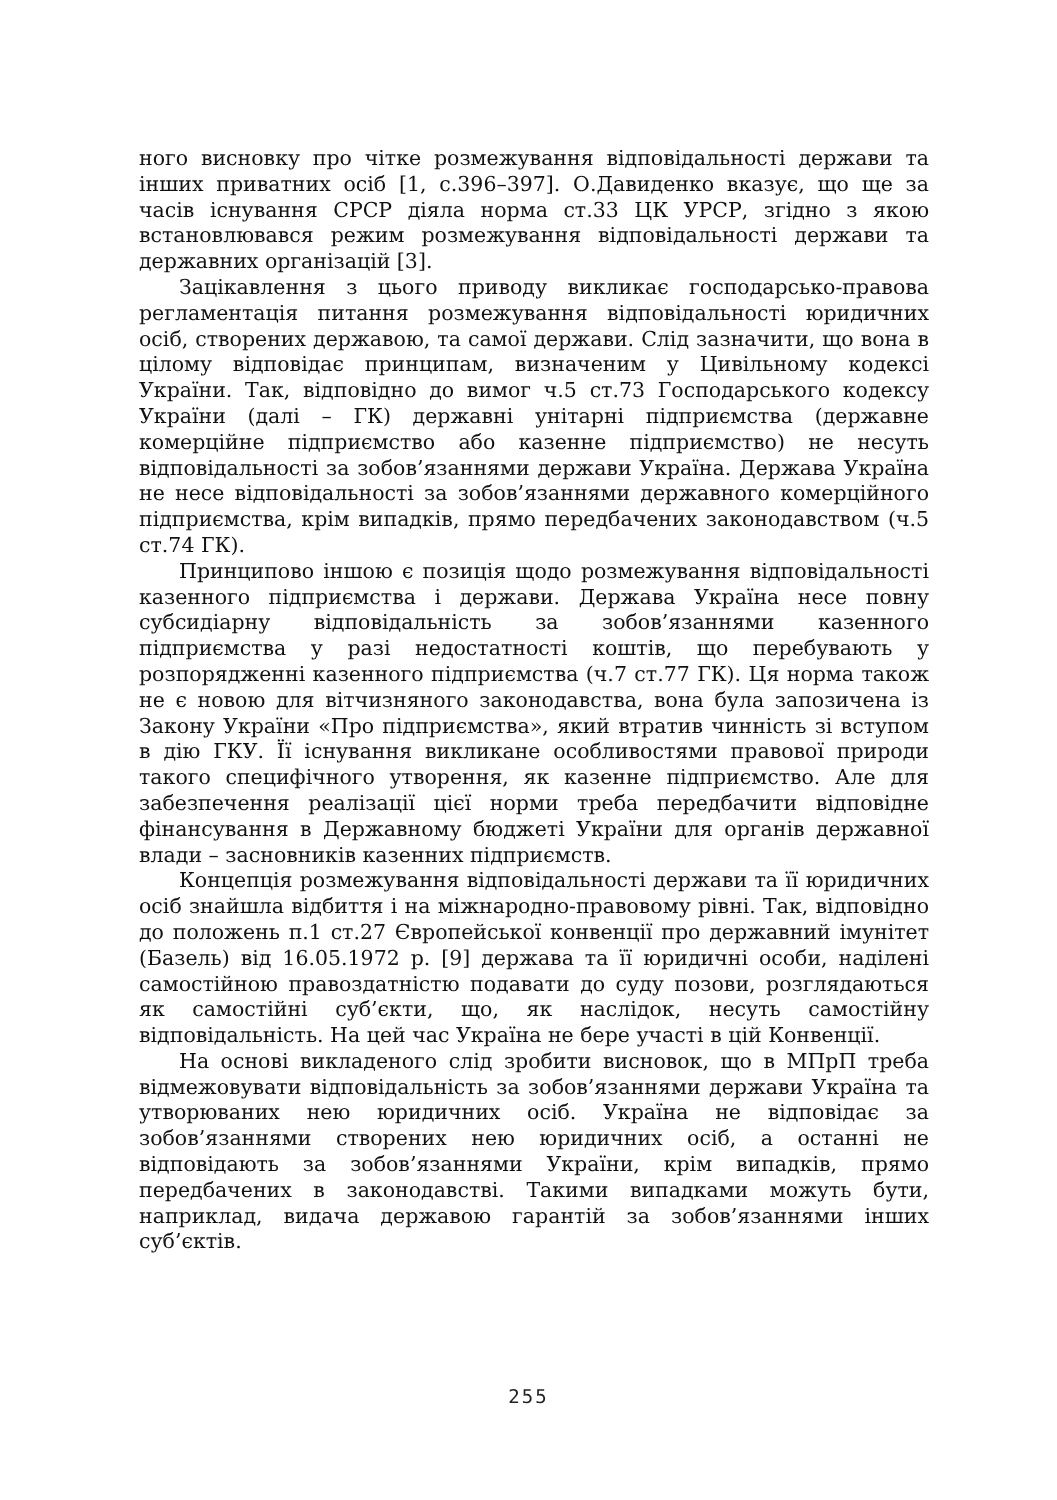ного висновку про чітке розмежування відповідальності держави та інших приватних осіб [1, с.396–397]. О.Давиденко вказує, що ще за часів існування СРСР діяла норма ст.33 ЦК УРСР, згідно з якою встановлювався режим розмежування відповідальності держави та державних організацій [3].
Зацікавлення з цього приводу викликає господарсько-правова регламентація питання розмежування відповідальності юридичних осіб, створених державою, та самої держави. Слід зазначити, що вона в цілому відповідає принципам, визначеним у Цивільному кодексі України. Так, відповідно до вимог ч.5 ст.73 Господарського кодексу України (далі – ГК) державні унітарні підприємства (державне комерційне підприємство або казенне підприємство) не несуть відповідальності за зобов’язаннями держави Україна. Держава Україна не несе відповідальності за зобов’язаннями державного комерційного підприємства, крім випадків, прямо передбачених законодавством (ч.5 ст.74 ГК).
Принципово іншою є позиція щодо розмежування відповідальності казенного підприємства і держави. Держава Україна несе повну субсидіарну відповідальність за зобов’язаннями казенного підприємства у разі недостатності коштів, що перебувають у розпорядженні казенного підприємства (ч.7 ст.77 ГК). Ця норма також не є новою для вітчизняного законодавства, вона була запозичена із Закону України «Про підприємства», який втратив чинність зі вступом в дію ГКУ. Її існування викликане особливостями правової природи такого специфічного утворення, як казенне підприємство. Але для забезпечення реалізації цієї норми треба передбачити відповідне фінансування в Державному бюджеті України для органів державної влади – засновників казенних підприємств.
Концепція розмежування відповідальності держави та її юридичних осіб знайшла відбиття і на міжнародно-правовому рівні. Так, відповідно до положень п.1 ст.27 Європейської конвенції про державний імунітет (Базель) від 16.05.1972 р. [9] держава та її юридичні особи, наділені самостійною правоздатністю подавати до суду позови, розглядаються як самостійні суб’єкти, що, як наслідок, несуть самостійну відповідальність. На цей час Україна не бере участі в цій Конвенції.
На основі викладеного слід зробити висновок, що в МПрП треба відмежовувати відповідальність за зобов’язаннями держави Україна та утворюваних нею юридичних осіб. Україна не відповідає за зобов’язаннями створених нею юридичних осіб, а останні не відповідають за зобов’язаннями України, крім випадків, прямо передбачених в законодавстві. Такими випадками можуть бути, наприклад, видача державою гарантій за зобов’язаннями інших суб’єктів.
255